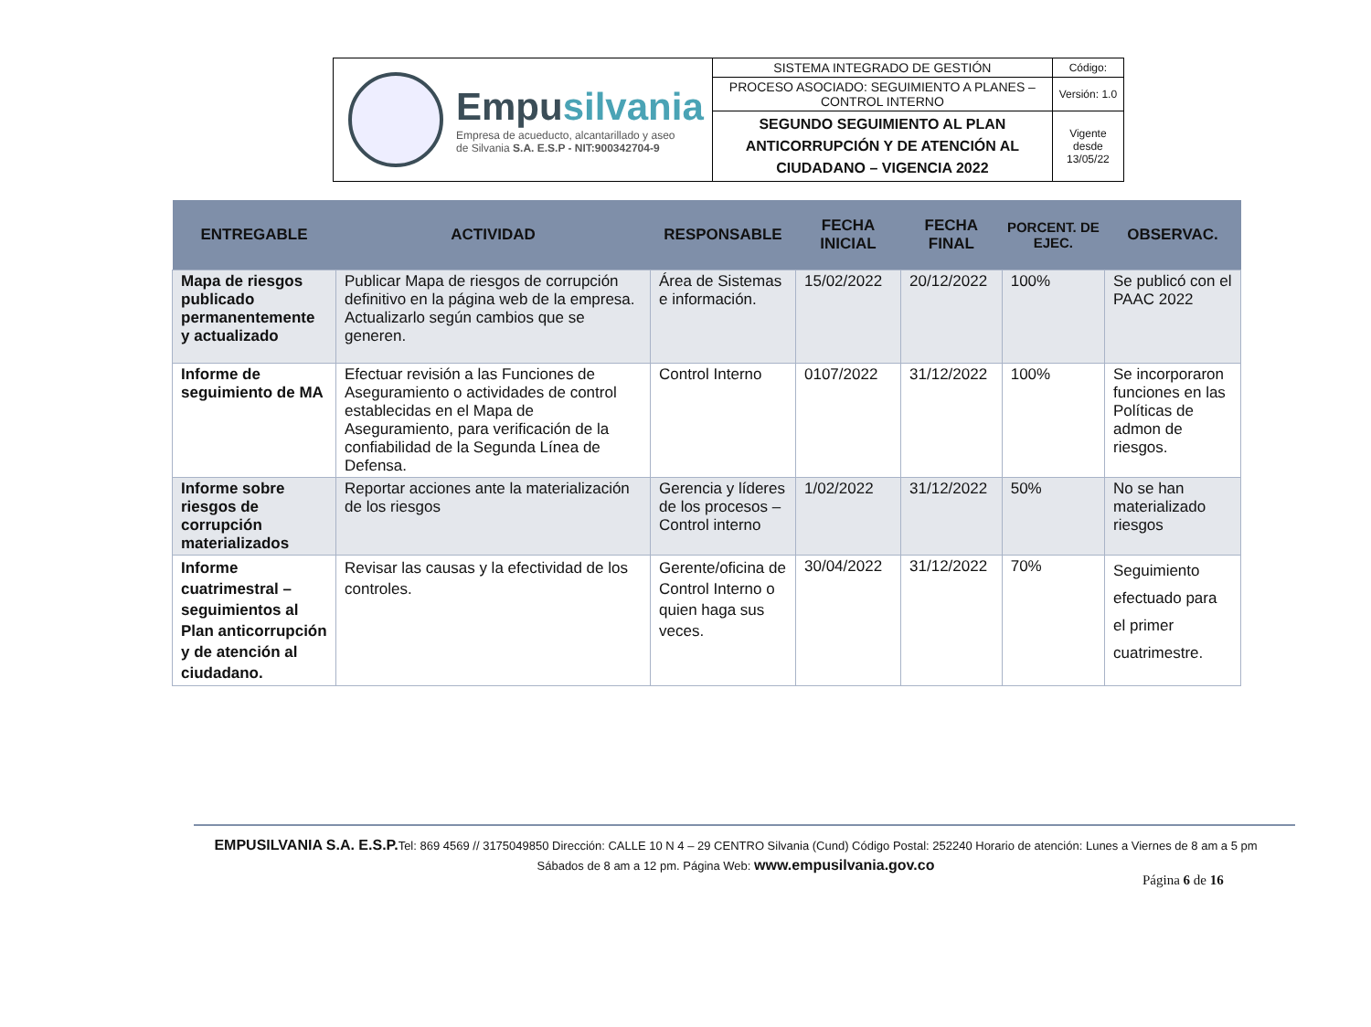| Empu silvania Empresa de acueducto, alcantarillado y aseo de Silvania S.A. E.S.P - NIT:900342704-9 | SISTEMA INTEGRADO DE GESTIÓN | Código: |
| | PROCESO ASOCIADO: SEGUIMIENTO A PLANES – CONTROL INTERNO | Versión: 1.0 |
| | SEGUNDO SEGUIMIENTO AL PLAN ANTICORRUPCIÓN Y DE ATENCIÓN AL CIUDADANO – VIGENCIA 2022 | Vigente desde 13/05/22 |
| ENTREGABLE | ACTIVIDAD | RESPONSABLE | FECHA INICIAL | FECHA FINAL | PORCENT. DE EJEC. | OBSERVAC. |
| --- | --- | --- | --- | --- | --- | --- |
| Mapa de riesgos publicado permanentemente y actualizado | Publicar Mapa de riesgos de corrupción definitivo en la página web de la empresa. Actualizarlo según cambios que se generen. | Área de Sistemas e información. | 15/02/2022 | 20/12/2022 | 100% | Se publicó con el PAAC 2022 |
| Informe de seguimiento de MA | Efectuar revisión a las Funciones de Aseguramiento o actividades de control establecidas en el Mapa de Aseguramiento, para verificación de la confiabilidad de la Segunda Línea de Defensa. | Control Interno | 0107/2022 | 31/12/2022 | 100% | Se incorporaron funciones en las Políticas de admon de riesgos. |
| Informe sobre riesgos de corrupción materializados | Reportar acciones ante la materialización de los riesgos | Gerencia y líderes de los procesos – Control interno | 1/02/2022 | 31/12/2022 | 50% | No se han materializado riesgos |
| Informe cuatrimestral – seguimientos al Plan anticorrupción y de atención al ciudadano. | Revisar las causas y la efectividad de los controles. | Gerente/oficina de Control Interno o quien haga sus veces. | 30/04/2022 | 31/12/2022 | 70% | Seguimiento efectuado para el primer cuatrimestre. |
EMPUSILVANIA S.A. E.S.P. Tel: 869 4569 // 3175049850 Dirección: CALLE 10 N 4 – 29 CENTRO Silvania (Cund) Código Postal: 252240 Horario de atención: Lunes a Viernes de 8 am a 5 pm Sábados de 8 am a 12 pm. Página Web: www.empusilvania.gov.co
Página 6 de 16